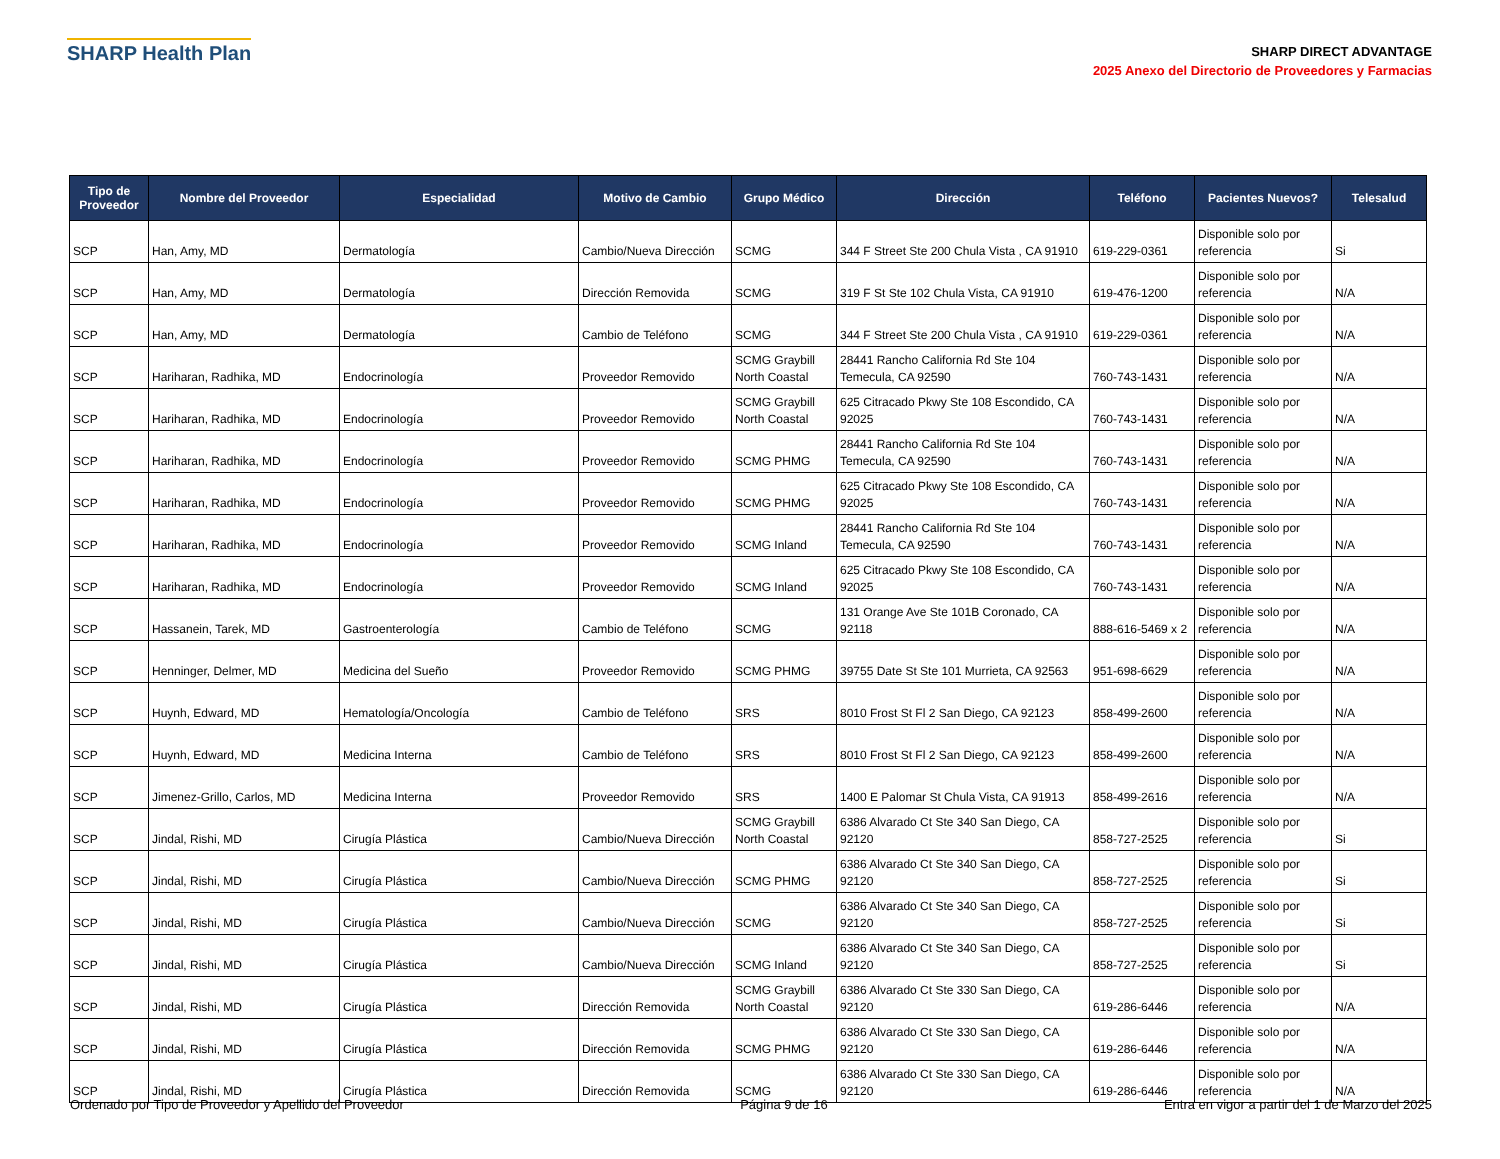SHARP Health Plan
SHARP DIRECT ADVANTAGE
2025 Anexo del Directorio de Proveedores y Farmacias
| Tipo de Proveedor | Nombre del Proveedor | Especialidad | Motivo de Cambio | Grupo Médico | Dirección | Teléfono | Pacientes Nuevos? | Telesalud |
| --- | --- | --- | --- | --- | --- | --- | --- | --- |
| SCP | Han, Amy, MD | Dermatología | Cambio/Nueva Dirección | SCMG | 344 F Street Ste 200 Chula Vista , CA 91910 | 619-229-0361 | Disponible solo por referencia | Si |
| SCP | Han, Amy, MD | Dermatología | Dirección Removida | SCMG | 319 F St Ste 102 Chula Vista, CA 91910 | 619-476-1200 | Disponible solo por referencia | N/A |
| SCP | Han, Amy, MD | Dermatología | Cambio de Teléfono | SCMG | 344 F Street Ste 200 Chula Vista , CA 91910 | 619-229-0361 | Disponible solo por referencia | N/A |
| SCP | Hariharan, Radhika, MD | Endocrinología | Proveedor Removido | SCMG Graybill North Coastal | 28441 Rancho California Rd Ste 104 Temecula, CA 92590 | 760-743-1431 | Disponible solo por referencia | N/A |
| SCP | Hariharan, Radhika, MD | Endocrinología | Proveedor Removido | SCMG Graybill North Coastal | 625 Citracado Pkwy Ste 108 Escondido, CA 92025 | 760-743-1431 | Disponible solo por referencia | N/A |
| SCP | Hariharan, Radhika, MD | Endocrinología | Proveedor Removido | SCMG PHMG | 28441 Rancho California Rd Ste 104 Temecula, CA 92590 | 760-743-1431 | Disponible solo por referencia | N/A |
| SCP | Hariharan, Radhika, MD | Endocrinología | Proveedor Removido | SCMG PHMG | 625 Citracado Pkwy Ste 108 Escondido, CA 92025 | 760-743-1431 | Disponible solo por referencia | N/A |
| SCP | Hariharan, Radhika, MD | Endocrinología | Proveedor Removido | SCMG Inland | 28441 Rancho California Rd Ste 104 Temecula, CA 92590 | 760-743-1431 | Disponible solo por referencia | N/A |
| SCP | Hariharan, Radhika, MD | Endocrinología | Proveedor Removido | SCMG Inland | 625 Citracado Pkwy Ste 108 Escondido, CA 92025 | 760-743-1431 | Disponible solo por referencia | N/A |
| SCP | Hassanein, Tarek, MD | Gastroenterología | Cambio de Teléfono | SCMG | 131 Orange Ave Ste 101B Coronado, CA 92118 | 888-616-5469 x 2 | Disponible solo por referencia | N/A |
| SCP | Henninger, Delmer, MD | Medicina del Sueño | Proveedor Removido | SCMG PHMG | 39755 Date St Ste 101 Murrieta, CA 92563 | 951-698-6629 | Disponible solo por referencia | N/A |
| SCP | Huynh, Edward, MD | Hematología/Oncología | Cambio de Teléfono | SRS | 8010 Frost St Fl 2 San Diego, CA 92123 | 858-499-2600 | Disponible solo por referencia | N/A |
| SCP | Huynh, Edward, MD | Medicina Interna | Cambio de Teléfono | SRS | 8010 Frost St Fl 2 San Diego, CA 92123 | 858-499-2600 | Disponible solo por referencia | N/A |
| SCP | Jimenez-Grillo, Carlos, MD | Medicina Interna | Proveedor Removido | SRS | 1400 E Palomar St Chula Vista, CA 91913 | 858-499-2616 | Disponible solo por referencia | N/A |
| SCP | Jindal, Rishi, MD | Cirugía Plástica | Cambio/Nueva Dirección | SCMG Graybill North Coastal | 6386 Alvarado Ct Ste 340 San Diego, CA 92120 | 858-727-2525 | Disponible solo por referencia | Si |
| SCP | Jindal, Rishi, MD | Cirugía Plástica | Cambio/Nueva Dirección | SCMG PHMG | 6386 Alvarado Ct Ste 340 San Diego, CA 92120 | 858-727-2525 | Disponible solo por referencia | Si |
| SCP | Jindal, Rishi, MD | Cirugía Plástica | Cambio/Nueva Dirección | SCMG | 6386 Alvarado Ct Ste 340 San Diego, CA 92120 | 858-727-2525 | Disponible solo por referencia | Si |
| SCP | Jindal, Rishi, MD | Cirugía Plástica | Cambio/Nueva Dirección | SCMG Inland | 6386 Alvarado Ct Ste 340 San Diego, CA 92120 | 858-727-2525 | Disponible solo por referencia | Si |
| SCP | Jindal, Rishi, MD | Cirugía Plástica | Dirección Removida | SCMG Graybill North Coastal | 6386 Alvarado Ct Ste 330 San Diego, CA 92120 | 619-286-6446 | Disponible solo por referencia | N/A |
| SCP | Jindal, Rishi, MD | Cirugía Plástica | Dirección Removida | SCMG PHMG | 6386 Alvarado Ct Ste 330 San Diego, CA 92120 | 619-286-6446 | Disponible solo por referencia | N/A |
| SCP | Jindal, Rishi, MD | Cirugía Plástica | Dirección Removida | SCMG | 6386 Alvarado Ct Ste 330 San Diego, CA 92120 | 619-286-6446 | Disponible solo por referencia | N/A |
Ordenado por Tipo de Proveedor y Apellido del Proveedor Página 9 de 16 Entra en vigor a partir del 1 de Marzo del 2025